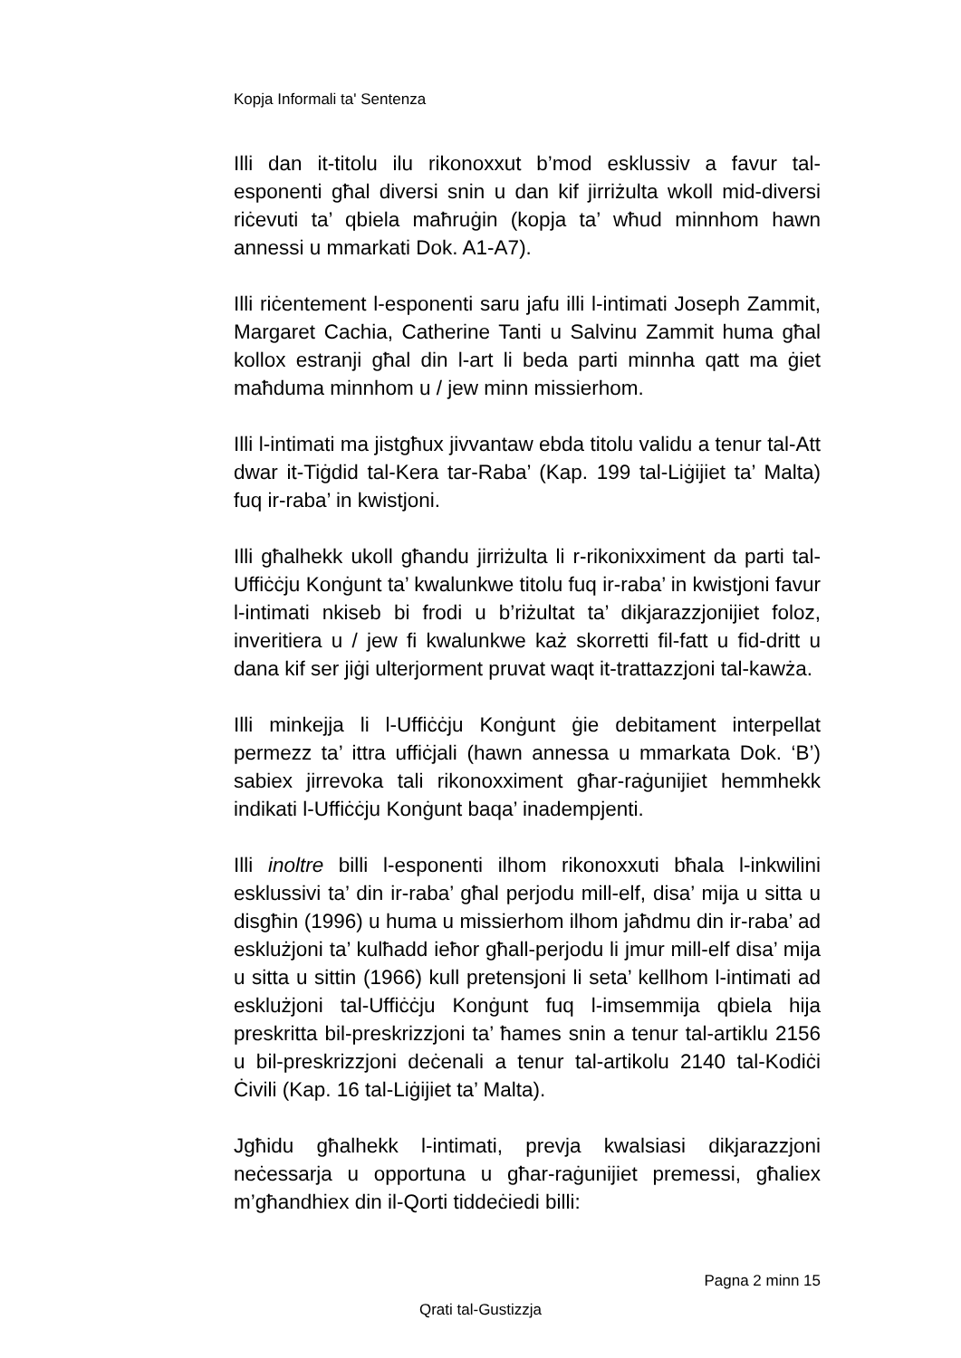Kopja Informali ta' Sentenza
Illi dan it-titolu ilu rikonoxxut b’mod esklussiv a favur tal-esponenti għal diversi snin u dan kif jirriżulta wkoll mid-diversi riċevuti ta’ qbiela maħruġin (kopja ta’ wħud minnhom hawn annessi u mmarkati Dok. A1-A7).
Illi riċentement l-esponenti saru jafu illi l-intimati Joseph Zammit, Margaret Cachia, Catherine Tanti u Salvinu Zammit huma għal kollox estranji għal din l-art li beda parti minnha qatt ma ġiet maħduma minnhom u / jew minn missierhom.
Illi l-intimati ma jistgħux jivvantaw ebda titolu validu a tenur tal-Att dwar it-Tiġdid tal-Kera tar-Raba’ (Kap. 199 tal-Liġijiet ta’ Malta) fuq ir-raba’ in kwistjoni.
Illi għalhekk ukoll għandu jirriżulta li r-rikonixximent da parti tal-Uffiċċju Konġunt ta’ kwalunkwe titolu fuq ir-raba’ in kwistjoni favur l-intimati nkiseb bi frodi u b’riżultat ta’ dikjarazzjonijiet foloz, inveritiera u / jew fi kwalunkwe każ skorretti fil-fatt u fid-dritt u dana kif ser jiġi ulterjorment pruvat waqt it-trattazzjoni tal-kawża.
Illi minkejja li l-Uffiċċju Konġunt ġie debitament interpellat permezz ta’ ittra uffiċjali (hawn annessa u mmarkata Dok. ‘B’) sabiex jirrevoka tali rikonoxximent għar-raġunijiet hemmhekk indikati l-Uffiċċju Konġunt baqa’ inadempjenti.
Illi inoltre billi l-esponenti ilhom rikonoxxuti bħala l-inkwilini esklussivi ta’ din ir-raba’ għal perjodu mill-elf, disa’ mija u sitta u disgħin (1996) u huma u missierhom ilhom jaħdmu din ir-raba’ ad esklużjoni ta’ kulħadd ieħor għall-perjodu li jmur mill-elf disa’ mija u sitta u sittin (1966) kull pretensjoni li seta’ kellhom l-intimati ad esklużjoni tal-Uffiċċju Konġunt fuq l-imsemmija qbiela hija preskritta bil-preskrizzjoni ta’ ħames snin a tenur tal-artiklu 2156 u bil-preskrizzjoni deċenali a tenur tal-artikolu 2140 tal-Kodiċi Ċivili (Kap. 16 tal-Liġijiet ta’ Malta).
Jgħidu għalhekk l-intimati, prevja kwalsiasi dikjarazzjoni neċessarja u opportuna u għar-raġunijiet premessi, għaliex m’għandhiex din il-Qorti tiddeċiedi billi:
Pagna 2 minn 15
Qrati tal-Gustizzja